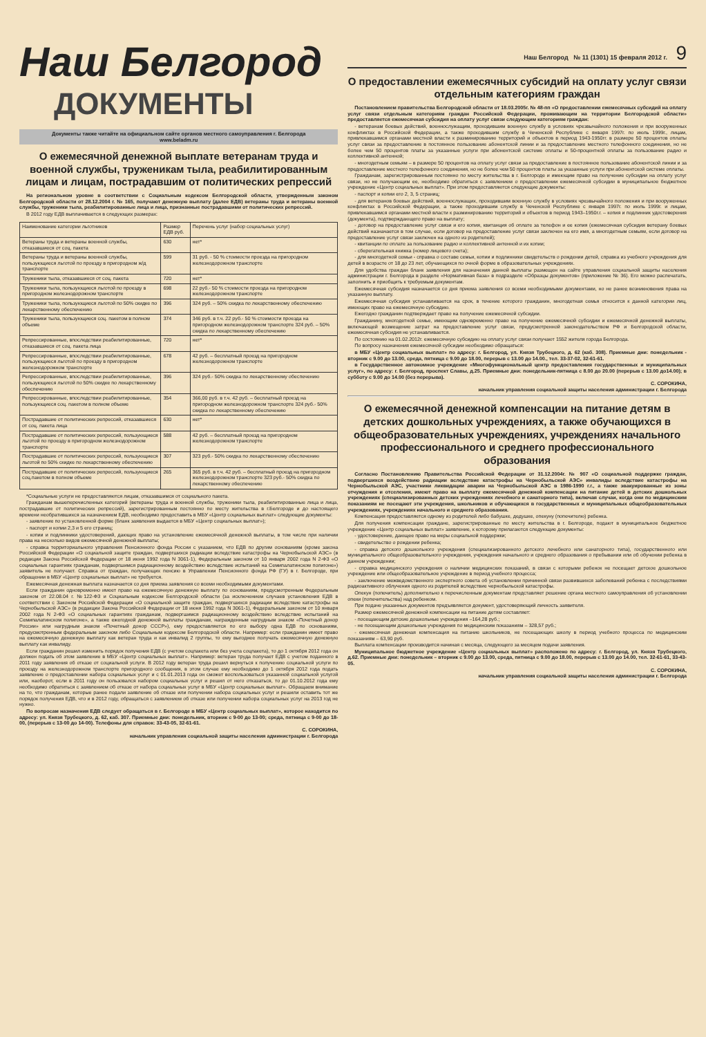Наш Белгород
ДОКУМЕНТЫ
Документы также читайте на официальном сайте органов местного самоуправления г. Белгорода
www.beladm.ru
О ежемесячной денежной выплате ветеранам труда и военной службы, труженикам тыла, реабилитированным лицам и лицам, пострадавшим от политических репрессий
На региональном уровне в соответствии с Социальным кодексом Белгородской области, утвержденным законом Белгородской области от 28.12.2004 г. № 165, получают денежную выплату (далее ЕДВ) ветераны труда и ветераны военной службы, труженики тыла, реабилитированные лица и лица, признанные пострадавшими от политических репрессий.
В 2012 году ЕДВ выплачивается в следующих размерах:
| Наименование категории льготников | Размер ЕДВ руб. | Перечень услуг (набор социальных услуг) |
| --- | --- | --- |
| Ветераны труда и ветераны военной службы, отказавшиеся от соц. пакета | 630 | нет* |
| Ветераны труда и ветераны военной службы, пользующиеся льготой по проезду в пригородном ж/д транспорте | 599 | 31 руб. - 50 % стоимости проезда на пригородном железнодорожном транспорте |
| Труженики тыла, отказавшиеся от соц. пакета | 720 | нет* |
| Труженики тыла, пользующиеся льготой по проезду в пригородном железнодорожном транспорте | 698 | 22 руб.- 50 % стоимости проезда на пригородном железнодорожном транспорте |
| Труженики тыла, пользующиеся льготой по 50% скидке по лекарственному обеспечению | 396 | 324 руб. – 50% скидка по лекарственному обеспечению |
| Труженики тыла, пользующиеся соц. пакетом в полном объеме | 374 | 346 руб. в т.ч. 22 руб.- 50 % стоимости проезда на пригородном железнодорожном транспорте 324 руб. – 50% скидка по лекарственному обеспечению |
| Репрессированные, впоследствии реабилитированные, отказавшиеся от соц. пакета лица | 720 | нет* |
| Репрессированные, впоследствии реабилитированные, пользующиеся льготой по проезду в пригородном железнодорожном транспорте | 678 | 42 руб. – бесплатный проезд на пригородном железнодорожном транспорте |
| Репрессированные, впоследствии реабилитированные, пользующиеся льготой по 50% скидке по лекарственному обеспечению | 396 | 324 руб.- 50% скидка по лекарственному обеспечению |
| Репрессированные, впоследствии реабилитированные, пользующиеся соц. пакетом в полном объеме | 354 | 366,00 руб. в т.ч. 42 руб. – бесплатный проезд на пригородном железнодорожном транспорте 324 руб.- 50% скидка по лекарственному обеспечению |
| Пострадавшие от политических репрессий, отказавшиеся от соц. пакета лица | 630 | нет* |
| Пострадавшие от политических репрессий, пользующиеся льготой по проезду в пригородном железнодорожном транспорте | 588 | 42 руб. – бесплатный проезд на пригородном железнодорожном транспорте |
| Пострадавшие от политических репрессий, пользующиеся льготой по 50% скидке по лекарственному обеспечению | 307 | 323 руб.- 50% скидка по лекарственному обеспечению |
| Пострадавшие от политических репрессий, пользующиеся соц.пакетом в полном объеме | 265 | 365 руб. в т.ч. 42 руб. – бесплатный проезд на пригородном железнодорожном транспорте 323 руб.- 50% скидка по лекарственному обеспечению |
*Социальные услуги не предоставляются лицам, отказавшимся от социального пакета.
Гражданам вышеперечисленных категорий (ветераны труда и военной службы, труженики тыла, реабилитированные лица и лица, пострадавшие от политических репрессий), зарегистрированным постоянно по месту жительства в г.Белгороде и до настоящего времени необратившихся за назначением ЕДВ, необходимо предоставить в МБУ «Центр социальных выплат» следующие документы:
- заявление по установленной форме (бланк заявления выдается в МБУ «Центр социальных выплат»);
- паспорт и копии 2,3 и 5 его страниц;
- копии и подлинники удостоверений, дающих право на установление ежемесячной денежной выплаты, в том числе при наличии права на несколько видов ежемесячной денежной выплаты;
- справка территориального управления Пенсионного фонда России с указанием, что ЕДВ по другим основаниям (кроме закона Российской Федерации «О социальной защите граждан, подвергшихся радиации вследствие катастрофы на Чернобыльской АЭС» (в редакции Закона Российской Федерации от 18 июня 1992 года N 3061-1), Федеральным законом от 10 января 2002 года N 2-ФЗ «О социальных гарантиях гражданам, подвергшимся радиационному воздействию вследствие испытаний на Семипалатинском полигоне») заявитель не получает. Справка от граждан, получающих пенсию в Управлении Пенсионного фонда РФ (ГУ) в г. Белгороде, при обращении в МБУ «Центр социальных выплат» не требуется.
Ежемесячная денежная выплата назначается со дня приема заявления со всеми необходимыми документами.
Если гражданин одновременно имеет право на ежемесячную денежную выплату по основаниям, предусмотренным Федеральным законом от 22.08.04 г. №122-ФЗ и Социальным кодексом Белгородской области (за исключением случаев установления ЕДВ в соответствии с Законом Российской Федерации «О социальной защите граждан, подвергшихся радиации вследствие катастрофы на Чернобыльской АЭС» (в редакции Закона Российской Федерации от 18 июня 1992 года N 3061-1), Федеральным законом от 10 января 2002 года N 2-ФЗ «О социальных гарантиях гражданам, подвергшимся радиационному воздействию вследствие испытаний на Семипалатинском полигоне», а также ежегодной денежной выплаты гражданам, награжденным нагрудным знаком «Почетный донор России» или нагрудным знаком «Почетный донор СССР»), ему предоставляется по его выбору одна ЕДВ по основаниям, предусмотренным федеральным законом либо Социальным кодексом Белгородской области. Например: если гражданин имеет право на ежемесячную денежную выплату как ветеран труда и как инвалид 2 группы, то ему выгоднее получать ежемесячную денежную выплату как инвалиду.
Если гражданин решил изменить порядок получения ЕДВ (с учетом соцпакета или без учета соцпакета), то до 1 октября 2012 года он должен подать об этом заявление в МБУ «Центр социальных выплат». Например: ветеран труда получает ЕДВ с учетом поданного в 2011 году заявления об отказе от социальной услуги. В 2012 году ветеран труда решил вернуться к получению социальной услуги по проезду на железнодорожном транспорте пригородного сообщения, в этом случае ему необходимо до 1 октября 2012 года подать заявление о предоставлении набора социальных услуг и с 01.01.2013 года он сможет воспользоваться указанной социальной услугой или, наоборот, если в 2011 году он пользовался набором социальных услуг и решил от него отказаться, то до 01.10.2012 года ему необходимо обратиться с заявлением об отказе от набора социальных услуг в МБУ «Центр социальных выплат». Обращаем внимание на то, что гражданам, которые ранее подали заявление об отказе или получении набора социальных услуг и решили оставить тот же порядок получения ЕДВ, что и в 2012 году, обращаться с заявлением об отказе или получении набора социальных услуг на 2013 год не нужно.
По вопросам назначения ЕДВ следует обращаться в г. Белгороде в МБУ «Центр социальных выплат», которое находится по адресу: ул. Князя Трубецкого, д. 62, каб. 307. Приемные дни: понедельник, вторник с 9-00 до 13-00; среда, пятница с 9-00 до 18-00, (перерыв с 13-00 до 14-00). Телефоны для справок: 33-43-05, 32-61-61.
С. СОРОКИНА,
начальник управления социальной защиты населения администрации г. Белгорода
Наш Белгород № 11 (1301) 15 февраля 2012 г. 9
О предоставлении ежемесячных субсидий на оплату услуг связи отдельным категориям граждан
Постановлением правительства Белгородской области от 18.03.2005г. № 48-пп «О предоставлении ежемесячных субсидий на оплату услуг связи отдельным категориям граждан Российской Федерации, проживающим на территории Белгородской области» предоставляется ежемесячная субсидия на оплату услуг связи следующим категориям граждан:
- ветеранам боевых действий, военнослужащим, проходившим военную службу в условиях чрезвычайного положения и при вооруженных конфликтах в Российской Федерации, а также проходившим службу в Чеченской Республике с января 1997г. по июль 1999г., лицам, привлекавшимся органами местной власти к разминированию территорий и объектов в период 1943-1950гг. в размере 50 процентов оплаты услуг связи за предоставление в постоянное пользование абонентской линии и за предоставление местного телефонного соединения, но не более чем 50 процентов платы за указанные услуги при абонентской системе оплаты и 50-процентной оплаты за пользование радио и коллективной антенной;
- многодетным семьям – в размере 50 процентов на оплату услуг связи за предоставление в постоянное пользование абонентской линии и за предоставление местного телефонного соединения, но не более чем 50 процентов платы за указанные услуги при абонентской системе оплаты.
Гражданам, зарегистрированным постоянно по месту жительства в г. Белгороде и имеющим право на получение субсидии на оплату услуг связи, но не получающим ее, необходимо обратиться с заявлением о предоставлении ежемесячной субсидии в муниципальное бюджетное учреждение «Центр социальных выплат». При этом предоставляются следующие документы:
- паспорт и копии его 2, 3, 5 страниц;
- для ветеранов боевых действий, военнослужащих, проходившим военную службу в условиях чрезвычайного положения и при вооруженных конфликтах в Российской Федерации, а также проходившим службу в Чеченской Республике с января 1997г. по июль 1999г. и лицам, привлекавшимся органами местной власти к разминированию территорий и объектов в период 1943–1950г.г. – копия и подлинник удостоверения (документа), подтверждающего право на выплату;
- договор на предоставление услуг связи и его копия, квитанция об оплате за телефон и ее копия (ежемесячная субсидия ветерану боевых действий назначается в том случае, если договор на предоставление услуг связи заключен на его имя, а многодетным семьям, если договор на предоставление услуг связи заключен на одного из родителей);
- квитанции по оплате за пользование радио и коллективной антенной и их копии;
- сберегательная книжка (номер лицевого счета);
- для многодетной семьи - справка о составе семьи, копии и подлинники свидетельств о рождении детей, справка из учебного учреждения для детей в возрасте от 18 до 23 лет, обучающихся по очной форме в образовательных учреждениях.
Для удобства граждан бланк заявления для назначения данной выплаты размещен на сайте управления социальной защиты населения администрации г. Белгорода в разделе «Нормативная база» в подразделе «Образцы документов» (приложение № 36). Его можно распечатать, заполнить и приобщить к требуемым документам.
Ежемесячная субсидия назначается со дня приема заявления со всеми необходимыми документами, но не ранее возникновения права на указанную выплату.
Ежемесячная субсидия устанавливается на срок, в течение которого гражданин, многодетная семья относится к данной категории лиц, имеющих право на ежемесячную субсидию.
Ежегодно гражданин подтверждает право на получение ежемесячной субсидии.
Гражданину, многодетной семье, имеющим одновременно право на получение ежемесячной субсидии и ежемесячной денежной выплаты, включающей возмещение затрат на предоставление услуг связи, предусмотренной законодательством РФ и Белгородской области, ежемесячная субсидия не устанавливается.
По состоянию на 01.02.2012г. ежемесячную субсидию на оплату услуг связи получают 1552 жителя города Белгорода.
По вопросу назначения ежемесячной субсидии необходимо обращаться:
в МБУ «Центр социальных выплат» по адресу: г. Белгород, ул. Князя Трубецкого, д. 62 (каб. 308). Приемные дни: понедельник - вторник с 9.00 до 13.00, среда, пятница с 9.00 до 18.00, перерыв с 13.00 до 14.00., тел. 33-37-02, 32-61-61.
в Государственное автономное учреждение «Многофункциональный центр предоставления государственных и муниципальных услуг», по адресу: г. Белгород, проспект Славы, д.25. Приемные дни: понедельник-пятница с 8.00 до 20.00 (перерыв с 13.00 до14.00); в субботу с 9.00 до 14.00 (без перерыва).
С. СОРОКИНА,
начальник управления социальной защиты населения администрации г. Белгорода
О ежемесячной денежной компенсации на питание детям в детских дошкольных учреждениях, а также обучающихся в общеобразовательных учреждениях, учреждениях начального профессионального и среднего профессионального образования
Согласно Постановлению Правительства Российской Федерации от 31.12.2004г. № 907 «О социальной поддержке граждан, подвергшихся воздействию радиации вследствие катастрофы на Чернобыльской АЭС» инвалиды вследствие катастрофы на Чернобыльской АЭС, участники ликвидации аварии на Чернобыльской АЭС в 1986-1990 г.г., а также эвакуированные из зоны отчуждения и отселения, имеют право на выплату ежемесячной денежной компенсации на питание детей в детских дошкольных учреждениях (специализированных детских учреждениях лечебного и санаторного типа), включая случаи, когда они по медицинским показаниям не посещают эти учреждения, школьников и обучающихся в государственных и муниципальных общеобразовательных учреждениях, учреждениях начального и среднего образования.
Компенсация предоставляется одному из родителей либо бабушке, дедушке, опекуну (попечителю) ребенка.
Для получения компенсации граждане, зарегистрированные по месту жительства в г. Белгороде, подают в муниципальное бюджетное учреждение «Центр социальных выплат» заявление, к которому прилагаются следующие документы:
- удостоверение, дающее право на меры социальной поддержки;
- свидетельство о рождении ребенка;
- справка детского дошкольного учреждения (специализированного детского лечебного или санаторного типа), государственного или муниципального общеобразовательного учреждения, учреждения начального и среднего образования о пребывании или об обучении ребенка в данном учреждении;
- справка медицинского учреждения о наличии медицинских показаний, в связи с которыми ребенок не посещает детское дошкольное учреждение или общеобразовательное учреждение в период учебного процесса;
- заключение межведомственного экспертного совета об установлении причинной связи развившихся заболеваний ребенка с последствиями радиоактивного облучения одного из родителей вследствие чернобыльской катастрофы.
Опекун (попечитель) дополнительно к перечисленным документам представляет решение органа местного самоуправления об установлении опеки (попечительства) над ребенком.
При подаче указанных документов предъявляется документ, удостоверяющий личность заявителя.
Размер ежемесячной денежной компенсации на питание детям составляет:
- посещающим детские дошкольные учреждения –164,28 руб.;
- не посещающим дошкольные учреждения по медицинским показаниям – 328,57 руб.;
- ежемесячная денежная компенсация на питание школьников, не посещающих школу в период учебного процесса по медицинским показаниям – 63,90 руб.
Выплата компенсации производится начиная с месяца, следующего за месяцем подачи заявления.
Муниципальное бюджетное учреждение «Центр социальных выплат» расположено по адресу: г. Белгород, ул. Князя Трубецкого, д.62. Приемные дни: понедельник – вторник с 9.00 до 13.00, среда, пятница с 9.00 до 18.00, перерыв с 13.00 до 14.00, тел. 32-61-61, 33-43-05.
С. СОРОКИНА,
начальник управления социальной защиты населения администрации г. Белгорода